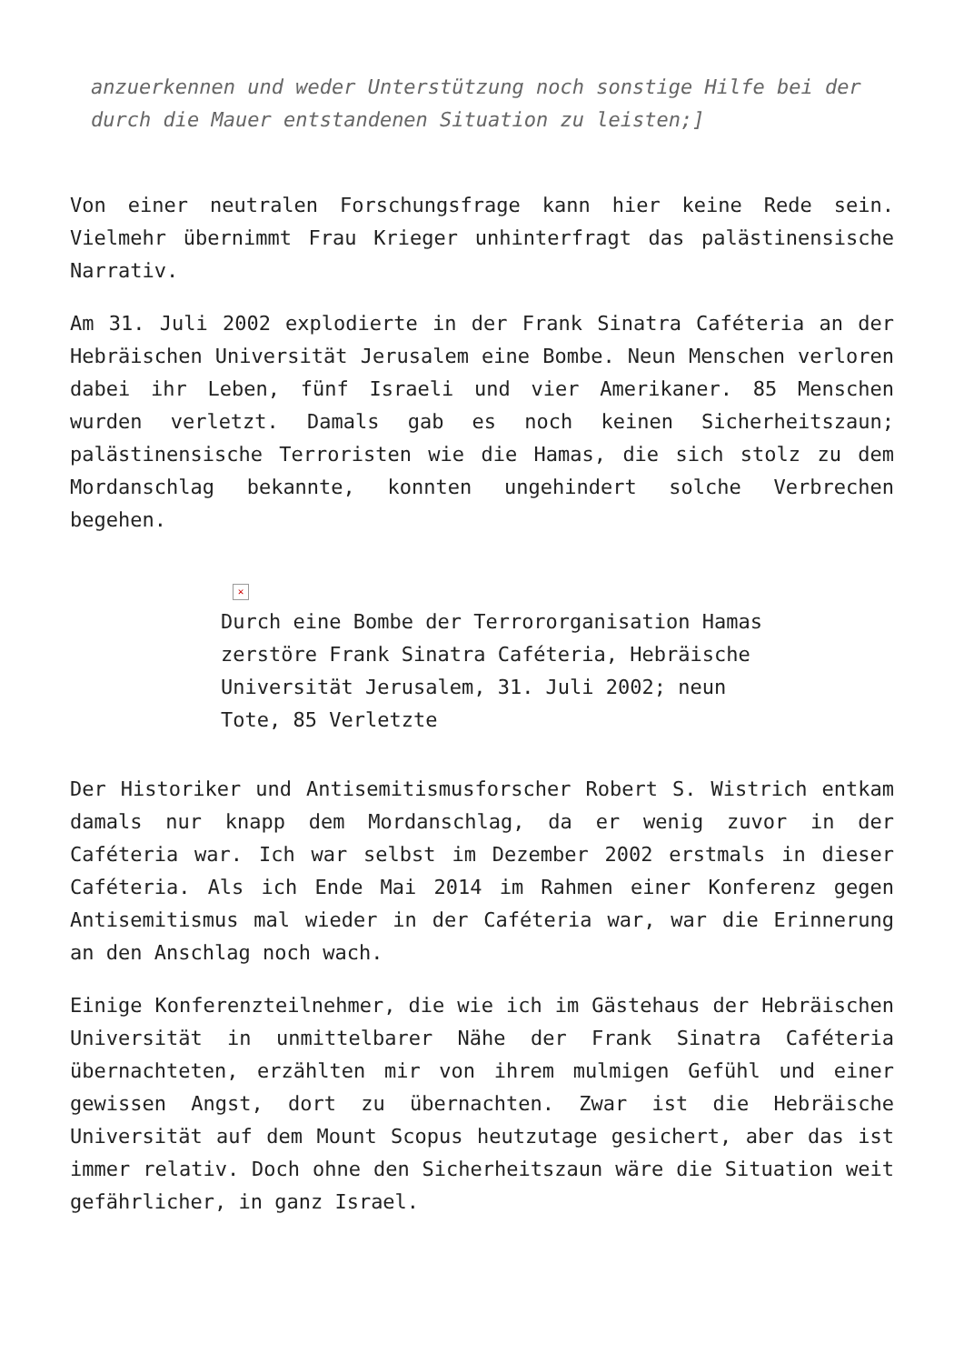anzuerkennen und weder Unterstützung noch sonstige Hilfe bei der durch die Mauer entstandenen Situation zu leisten;]
Von einer neutralen Forschungsfrage kann hier keine Rede sein. Vielmehr übernimmt Frau Krieger unhinterfragt das palästinensische Narrativ.
Am 31. Juli 2002 explodierte in der Frank Sinatra Caféteria an der Hebräischen Universität Jerusalem eine Bombe. Neun Menschen verloren dabei ihr Leben, fünf Israeli und vier Amerikaner. 85 Menschen wurden verletzt. Damals gab es noch keinen Sicherheitszaun; palästinensische Terroristen wie die Hamas, die sich stolz zu dem Mordanschlag bekannte, konnten ungehindert solche Verbrechen begehen.
✕
Durch eine Bombe der Terrororganisation Hamas zerstöre Frank Sinatra Caféteria, Hebräische Universität Jerusalem, 31. Juli 2002; neun Tote, 85 Verletzte
Der Historiker und Antisemitismusforscher Robert S. Wistrich entkam damals nur knapp dem Mordanschlag, da er wenig zuvor in der Caféteria war. Ich war selbst im Dezember 2002 erstmals in dieser Caféteria. Als ich Ende Mai 2014 im Rahmen einer Konferenz gegen Antisemitismus mal wieder in der Caféteria war, war die Erinnerung an den Anschlag noch wach.
Einige Konferenzteilnehmer, die wie ich im Gästehaus der Hebräischen Universität in unmittelbarer Nähe der Frank Sinatra Caféteria übernachteten, erzählten mir von ihrem mulmigen Gefühl und einer gewissen Angst, dort zu übernachten. Zwar ist die Hebräische Universität auf dem Mount Scopus heutzutage gesichert, aber das ist immer relativ. Doch ohne den Sicherheitszaun wäre die Situation weit gefährlicher, in ganz Israel.